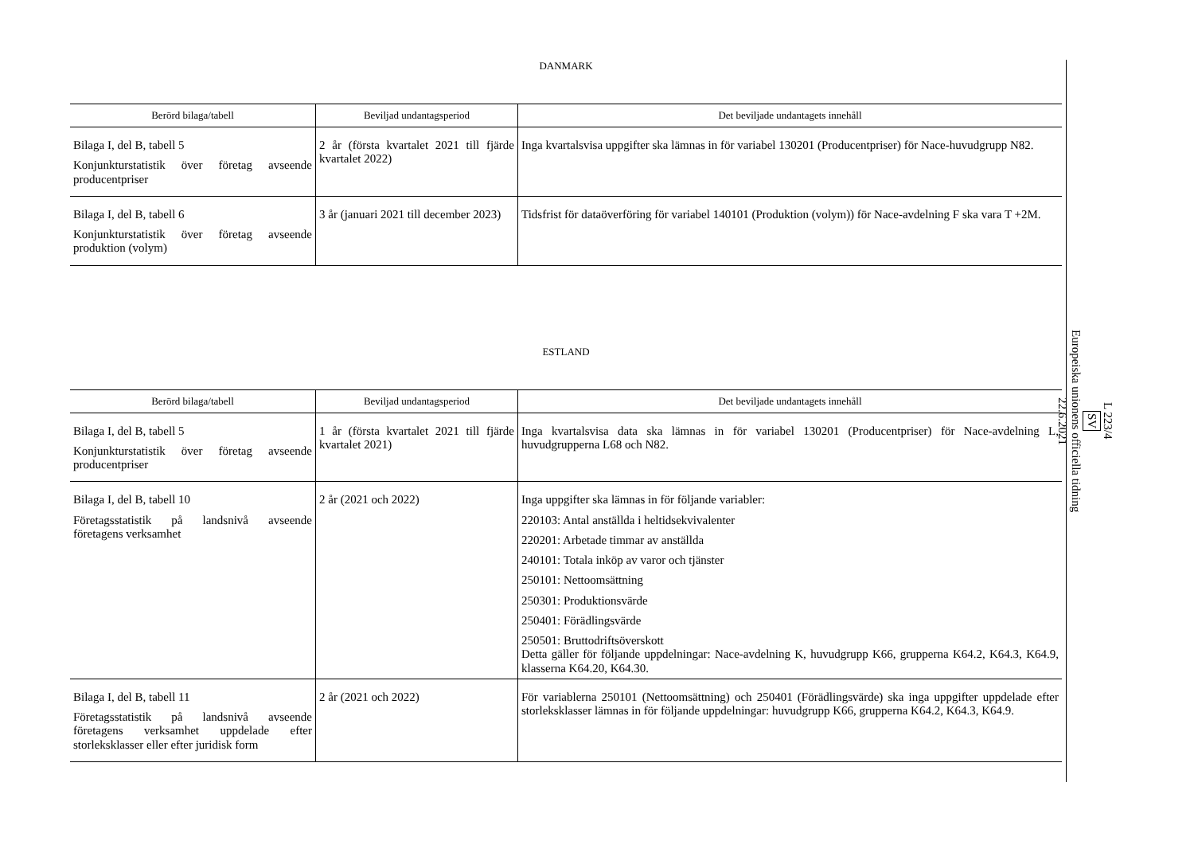DANMARK
| Berörd bilaga/tabell | Beviljad undantagsperiod | Det beviljade undantagets innehåll |
| --- | --- | --- |
| Bilaga I, del B, tabell 5 Konjunkturstatistik över företag avseende producentpriser | 2 år (första kvartalet 2021 till fjärde kvartalet 2022) | Inga kvartalsvisa uppgifter ska lämnas in för variabel 130201 (Producentpriser) för Nace-huvudgrupp N82. |
| Bilaga I, del B, tabell 6 Konjunkturstatistik över företag avseende produktion (volym) | 3 år (januari 2021 till december 2023) | Tidsfrist för dataöverföring för variabel 140101 (Produktion (volym)) för Nace-avdelning F ska vara T +2M. |
ESTLAND
| Berörd bilaga/tabell | Beviljad undantagsperiod | Det beviljade undantagets innehåll |
| --- | --- | --- |
| Bilaga I, del B, tabell 5 Konjunkturstatistik över företag avseende producentpriser | 1 år (första kvartalet 2021 till fjärde kvartalet 2021) | Inga kvartalsvisa data ska lämnas in för variabel 130201 (Producentpriser) för Nace-avdelning L, huvudgrupperna L68 och N82. |
| Bilaga I, del B, tabell 10 Företagsstatistik på landsnivå avseende företagens verksamhet | 2 år (2021 och 2022) | Inga uppgifter ska lämnas in för följande variabler: 220103: Antal anställda i heltidsekvivalenter 220201: Arbetade timmar av anställda 240101: Totala inköp av varor och tjänster 250101: Nettoomsättning 250301: Produktionsvärde 250401: Förädlingsvärde 250501: Bruttodriftsöverskott Detta gäller för följande uppdelningar: Nace-avdelning K, huvudgrupp K66, grupperna K64.2, K64.3, K64.9, klasserna K64.20, K64.30. |
| Bilaga I, del B, tabell 11 Företagsstatistik på landsnivå avseende företagens verksamhet uppdelade efter storleksklasser eller efter juridisk form | 2 år (2021 och 2022) | För variablerna 250101 (Nettoomsättning) och 250401 (Förädlingsvärde) ska inga uppgifter uppdelade efter storleksklasser lämnas in för följande uppdelningar: huvudgrupp K66, grupperna K64.2, K64.3, K64.9. |
L 223/4
SV
Europeiska unionens officiella tidning
22.6.2021